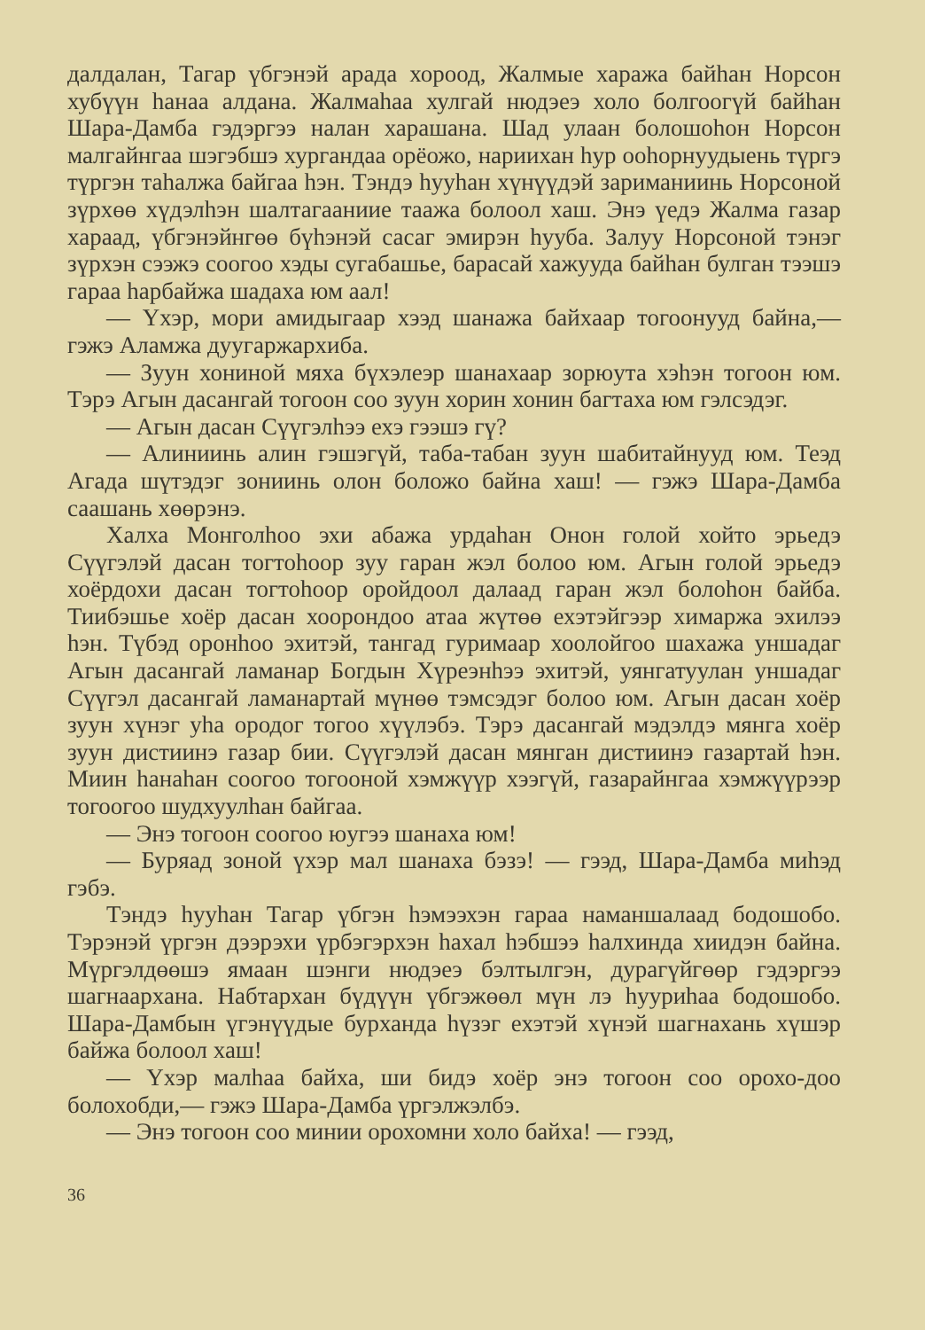далдалан, Тагар үбгэнэй арада хороод, Жалмые хаража байһан Норсон хубүүн һанаа алдана. Жалмаһаа хулгай нюдэеэ холо болгоогүй байһан Шара-Дамба гэдэргээ налан харашана. Шад улаан болошоһон Норсон малгайнгаа шэгэбшэ хургандаа орёожо, нариихан һур ооһорнуудыень түргэ түргэн таһалжа байгаа һэн. Тэндэ һууһан хүнүүдэй зариманиинь Норсоной зүрхөө хүдэлһэн шалтагааниие таажа болоол хаш. Энэ үедэ Жалма газар хараад, үбгэнэйнгөө бүһэнэй сасаг эмирэн һууба. Залуу Норсоной тэнэг зүрхэн сээжэ соогоо хэды сугабашье, барасай хажууда байһан булган тээшэ гараа һарбайжа шадаха юм аал!
— Үхэр, мори амидыгаар хээд шанажа байхаар тогоонууд байна,— гэжэ Аламжа дуугаржархиба.
— Зуун хониной мяха бүхэлеэр шанахаар зорюута хэһэн тогоон юм. Тэрэ Агын дасангай тогоон соо зуун хорин хонин багтаха юм гэлсэдэг.
— Агын дасан Сүүгэлһээ ехэ гээшэ гү?
— Алиниинь алин гэшэгүй, таба-табан зуун шабитайнууд юм. Теэд Агада шүтэдэг зониинь олон боложо байна хаш! — гэжэ Шара-Дамба саашань хөөрэнэ.
Халха Монголһоо эхи абажа урдаһан Онон голой хойто эрьедэ Сүүгэлэй дасан тогтоһоор зуу гаран жэл болоо юм. Агын голой эрьедэ хоёрдохи дасан тогтоһоор оройдоол далаад гаран жэл болоһон байба. Тиибэшье хоёр дасан хоорондоо атаа жүтөө ехэтэйгээр химаржа эхилээ һэн. Түбэд оронһоо эхитэй, тангад гуримаар хоолойгоо шахажа уншадаг Агын дасангай ламанар Богдын Хүреэнһээ эхитэй, уянгатуулан уншадаг Сүүгэл дасангай ламанартай мүнөө тэмсэдэг болоо юм. Агын дасан хоёр зуун хүнэг уһа ородог тогоо хүүлэбэ. Тэрэ дасангай мэдэлдэ мянга хоёр зуун дистиинэ газар бии. Сүүгэлэй дасан мянган дистиинэ газартай һэн. Миин һанаһан соогоо тогооной хэмжүүр хээгүй, газарайнгаа хэмжүүрээр тогоогоо шудхуулһан байгаа.
— Энэ тогоон соогоо юугээ шанаха юм!
— Буряад зоной үхэр мал шанаха бэзэ! — гээд, Шара-Дамба миһэд гэбэ.
Тэндэ һууһан Тагар үбгэн һэмээхэн гараа наманшалаад бодошобо. Тэрэнэй үргэн дээрэхи үрбэгэрхэн һахал һэбшээ һалхинда хиидэн байна. Мүргэлдөөшэ ямаан шэнги нюдэеэ бэлтылгэн, дурагүйгөөр гэдэргээ шагнаархана. Набтархан бүдүүн үбгэжөөл мүн лэ һууриһаа бодошобо. Шара-Дамбын үгэнүүдые бурханда һүзэг ехэтэй хүнэй шагнахань хүшэр байжа болоол хаш!
— Үхэр малһаа байха, ши бидэ хоёр энэ тогоон соо орохо-доо болохобди,— гэжэ Шара-Дамба үргэлжэлбэ.
— Энэ тогоон соо минии орохомни холо байха! — гээд,
36